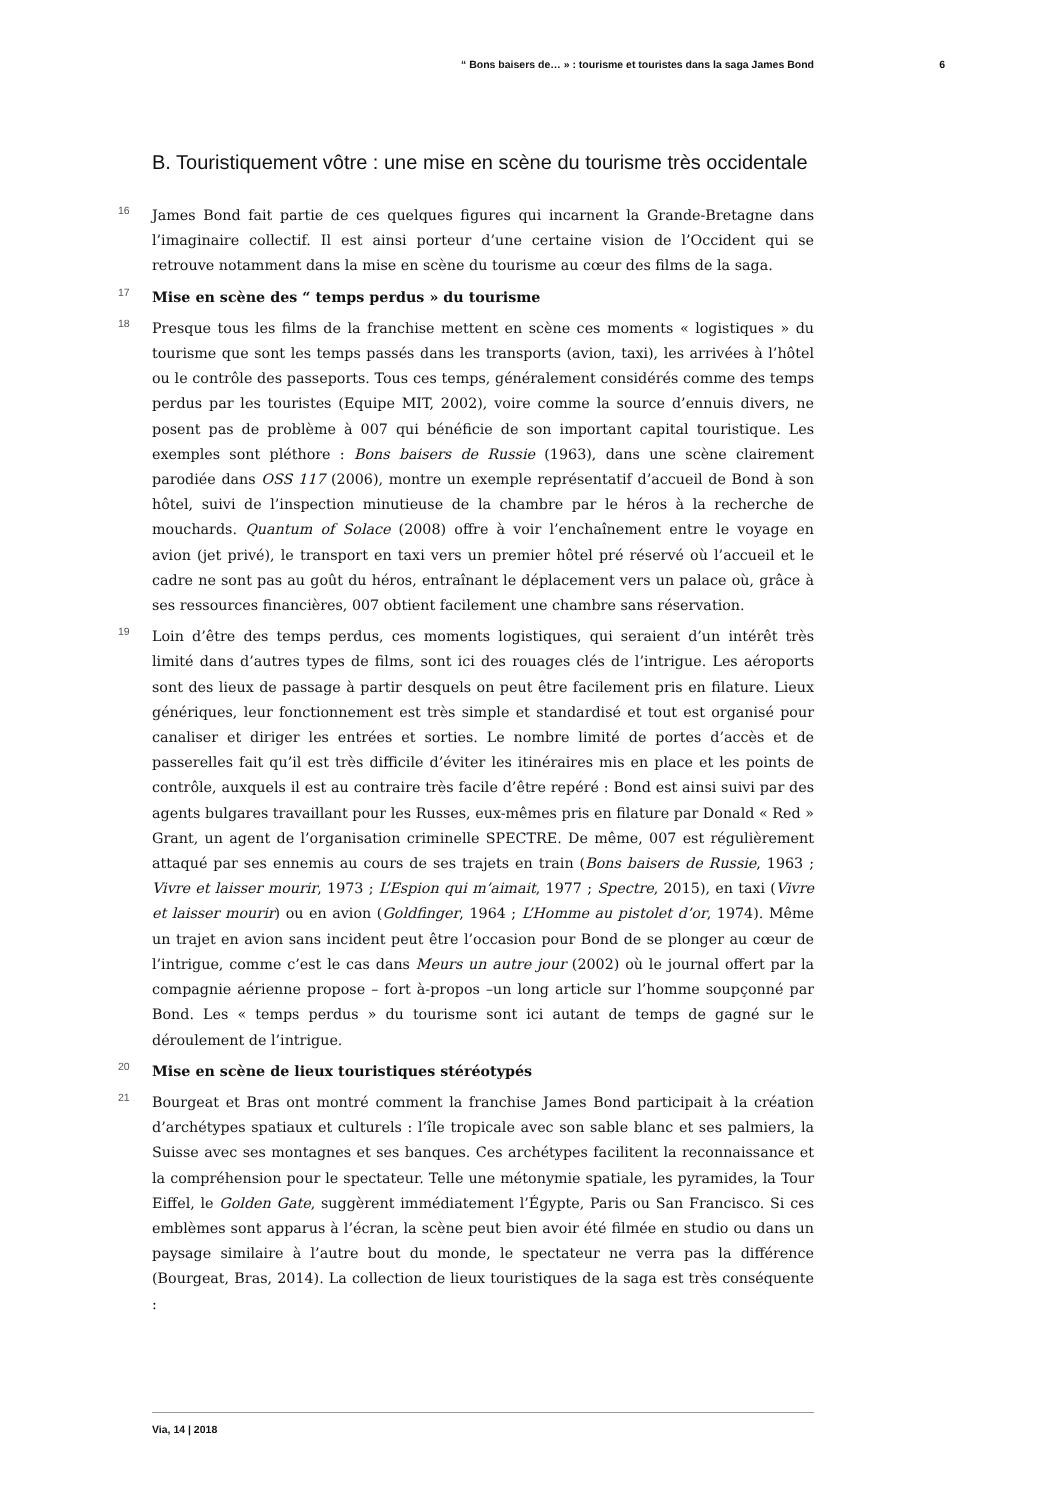“ Bons baisers de… » : tourisme et touristes dans la saga James Bond 6
B. Touristiquement vôtre : une mise en scène du tourisme très occidentale
16 James Bond fait partie de ces quelques figures qui incarnent la Grande-Bretagne dans l’imaginaire collectif. Il est ainsi porteur d’une certaine vision de l’Occident qui se retrouve notamment dans la mise en scène du tourisme au cœur des films de la saga.
17 Mise en scène des “ temps perdus » du tourisme
18 Presque tous les films de la franchise mettent en scène ces moments « logistiques » du tourisme que sont les temps passés dans les transports (avion, taxi), les arrivées à l’hôtel ou le contrôle des passeports. Tous ces temps, généralement considérés comme des temps perdus par les touristes (Equipe MIT, 2002), voire comme la source d’ennuis divers, ne posent pas de problème à 007 qui bénéficie de son important capital touristique. Les exemples sont pléthore : Bons baisers de Russie (1963), dans une scène clairement parodiée dans OSS 117 (2006), montre un exemple représentatif d’accueil de Bond à son hôtel, suivi de l’inspection minutieuse de la chambre par le héros à la recherche de mouchards. Quantum of Solace (2008) offre à voir l’enchaînement entre le voyage en avion (jet privé), le transport en taxi vers un premier hôtel pré réservé où l’accueil et le cadre ne sont pas au goût du héros, entraînant le déplacement vers un palace où, grâce à ses ressources financières, 007 obtient facilement une chambre sans réservation.
19 Loin d’être des temps perdus, ces moments logistiques, qui seraient d’un intérêt très limité dans d’autres types de films, sont ici des rouages clés de l’intrigue. Les aéroports sont des lieux de passage à partir desquels on peut être facilement pris en filature. Lieux génériques, leur fonctionnement est très simple et standardisé et tout est organisé pour canaliser et diriger les entrées et sorties. Le nombre limité de portes d’accès et de passerelles fait qu’il est très difficile d’éviter les itinéraires mis en place et les points de contrôle, auxquels il est au contraire très facile d’être repéré : Bond est ainsi suivi par des agents bulgares travaillant pour les Russes, eux-mêmes pris en filature par Donald « Red » Grant, un agent de l’organisation criminelle SPECTRE. De même, 007 est régulièrement attaqué par ses ennemis au cours de ses trajets en train (Bons baisers de Russie, 1963 ; Vivre et laisser mourir, 1973 ; L’Espion qui m’aimait, 1977 ; Spectre, 2015), en taxi (Vivre et laisser mourir) ou en avion (Goldfinger, 1964 ; L’Homme au pistolet d’or, 1974). Même un trajet en avion sans incident peut être l’occasion pour Bond de se plonger au cœur de l’intrigue, comme c’est le cas dans Meurs un autre jour (2002) où le journal offert par la compagnie aérienne propose – fort à-propos –un long article sur l’homme soupçonné par Bond. Les « temps perdus » du tourisme sont ici autant de temps de gagné sur le déroulement de l’intrigue.
20 Mise en scène de lieux touristiques stéréotypés
21 Bourgeat et Bras ont montré comment la franchise James Bond participait à la création d’archétypes spatiaux et culturels : l’île tropicale avec son sable blanc et ses palmiers, la Suisse avec ses montagnes et ses banques. Ces archétypes facilitent la reconnaissance et la compréhension pour le spectateur. Telle une métonymie spatiale, les pyramides, la Tour Eiffel, le Golden Gate, suggèrent immédiatement l’Égypte, Paris ou San Francisco. Si ces emblèmes sont apparus à l’écran, la scène peut bien avoir été filmée en studio ou dans un paysage similaire à l’autre bout du monde, le spectateur ne verra pas la différence (Bourgeat, Bras, 2014). La collection de lieux touristiques de la saga est très conséquente :
Via, 14 | 2018